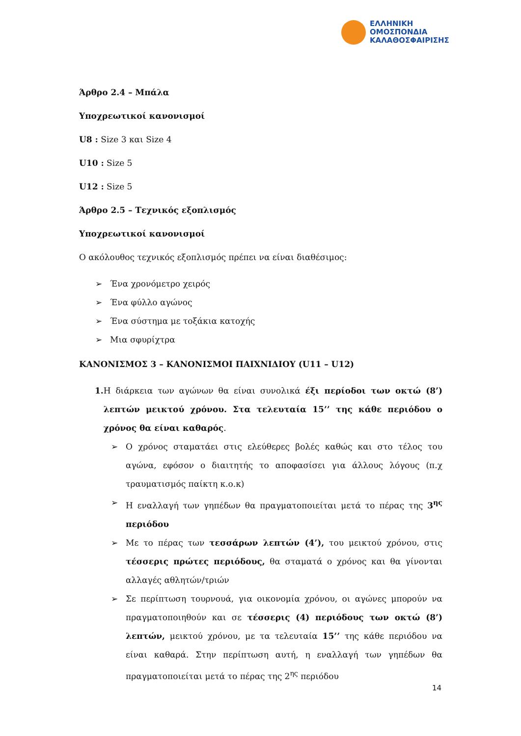ΕΛΛΗΝΙΚΗ
ΟΜΟΣΠΟΝΔΙΑ
ΚΑΛΑΘΟΣΦΑΙΡΙΣΗΣ
Άρθρο 2.4 – Μπάλα
Υποχρεωτικοί κανονισμοί
U8 : Size 3 και Size 4
U10 : Size 5
U12 : Size 5
Άρθρο 2.5 – Τεχνικός εξοπλισμός
Υποχρεωτικοί κανονισμοί
Ο ακόλουθος τεχνικός εξοπλισμός πρέπει να είναι διαθέσιμος:
➢ Ένα χρονόμετρο χειρός
➢ Ένα φύλλο αγώνος
➢ Ένα σύστημα με τοξάκια κατοχής
➢ Μια σφυρίχτρα
ΚΑΝΟΝΙΣΜΟΣ 3 – ΚΑΝΟΝΙΣΜΟΙ ΠΑΙΧΝΙΔΙΟΥ (U11 – U12)
1. Η διάρκεια των αγώνων θα είναι συνολικά έξι περίοδοι των οκτώ (8’) λεπτών μεικτού χρόνου. Στα τελευταία 15’’ της κάθε περιόδου ο χρόνος θα είναι καθαρός.
➢ Ο χρόνος σταματάει στις ελεύθερες βολές καθώς και στο τέλος του αγώνα, εφόσον ο διαιτητής το αποφασίσει για άλλους λόγους (π.χ τραυματισμός παίκτη κ.ο.κ)
➢ Η εναλλαγή των γηπέδων θα πραγματοποιείται μετά το πέρας της 3<sup>ης</sup> περιόδου
➢ Με το πέρας των τεσσάρων λεπτών (4’), του μεικτού χρόνου, στις τέσσερις πρώτες περιόδους, θα σταματά ο χρόνος και θα γίνονται αλλαγές αθλητών/τριών
➢ Σε περίπτωση τουρνουά, για οικονομία χρόνου, οι αγώνες μπορούν να πραγματοποιηθούν και σε τέσσερις (4) περιόδους των οκτώ (8’) λεπτών, μεικτού χρόνου, με τα τελευταία 15’’ της κάθε περιόδου να είναι καθαρά. Στην περίπτωση αυτή, η εναλλαγή των γηπέδων θα πραγματοποιείται μετά το πέρας της 2<sup>ης</sup> περιόδου
14